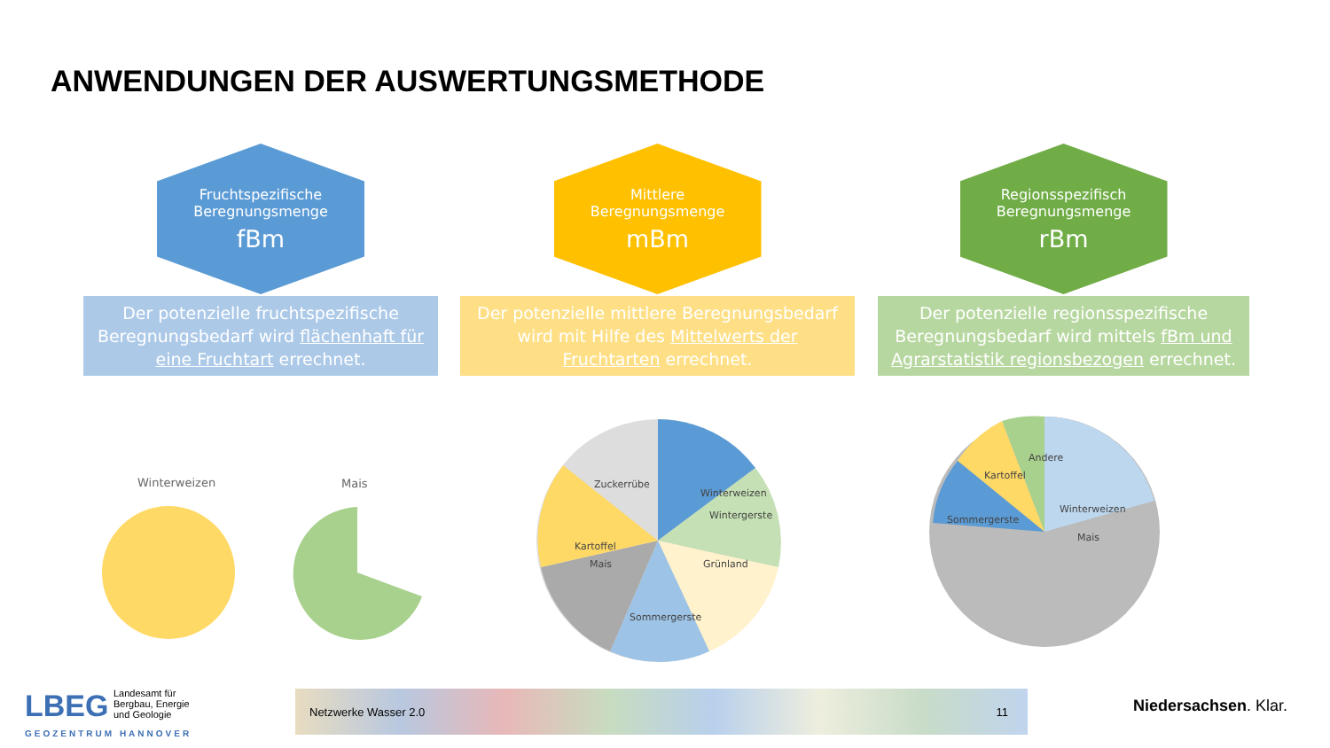ANWENDUNGEN DER AUSWERTUNGSMETHODE
Fruchtspezifische
Beregnungsmenge
fBm
Der potenzielle fruchtspezifische Beregnungsbedarf wird flächenhaft für eine Fruchtart errechnet.
Mittlere
Beregnungsmenge
mBm
Der potenzielle mittlere Beregnungsbedarf wird mit Hilfe des Mittelwerts der Fruchtarten errechnet.
Regionsspezifisch
Beregnungsmenge
rBm
Der potenzielle regionsspezifische Beregnungsbedarf wird mittels fBm und Agrarstatistik regionsbezogen errechnet.
Winterweizen
Mais
Winterweizen
Wintergerste
Grünland
Sommergerste
Mais
Kartoffel
Zuckerrübe
Winterweizen
Mais
Sommergerste
Kartoffel
Andere
LBEG
Landesamt für
Bergbau, Energie
und Geologie
GEOZENTRUM HANNOVER
Netzwerke Wasser 2.0 11
Niedersachsen. Klar.